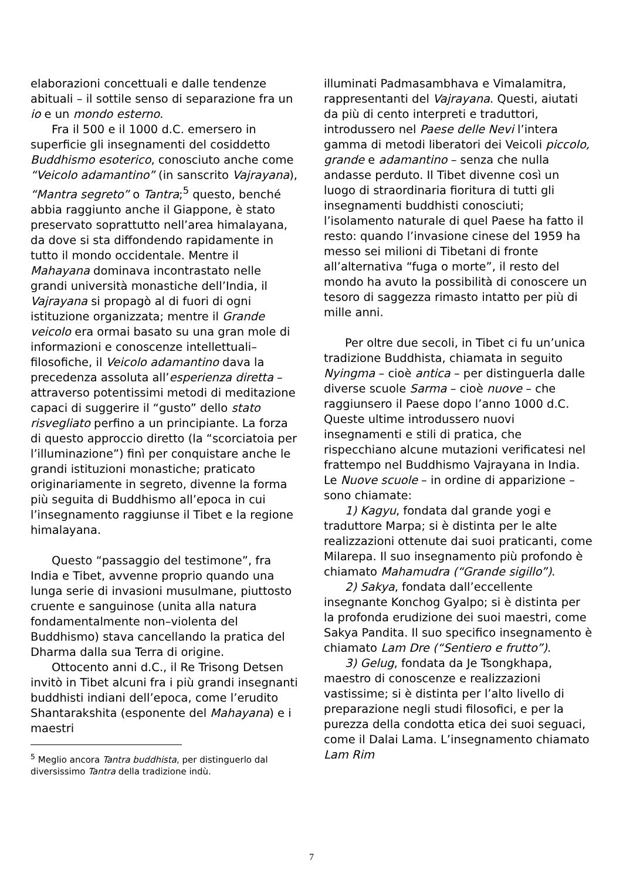elaborazioni concettuali e dalle tendenze abituali – il sottile senso di separazione fra un io e un mondo esterno.
Fra il 500 e il 1000 d.C. emersero in superficie gli insegnamenti del cosiddetto Buddhismo esoterico, conosciuto anche come “Veicolo adamantino” (in sanscrito Vajrayana), “Mantra segreto” o Tantra;<sup>5</sup> questo, benché abbia raggiunto anche il Giappone, è stato preservato soprattutto nell’area himalayana, da dove si sta diffondendo rapidamente in tutto il mondo occidentale. Mentre il Mahayana dominava incontrastato nelle grandi università monastiche dell’India, il Vajrayana si propagò al di fuori di ogni istituzione organizzata; mentre il Grande veicolo era ormai basato su una gran mole di informazioni e conoscenze intellettuali–filosofiche, il Veicolo adamantino dava la precedenza assoluta all’esperienza diretta – attraverso potentissimi metodi di meditazione capaci di suggerire il “gusto” dello stato risvegliato perfino a un principiante. La forza di questo approccio diretto (la “scorciatoia per l’illuminazione”) finì per conquistare anche le grandi istituzioni monastiche; praticato originariamente in segreto, divenne la forma più seguita di Buddhismo all’epoca in cui l’insegnamento raggiunse il Tibet e la regione himalayana.
Questo “passaggio del testimone”, fra India e Tibet, avvenne proprio quando una lunga serie di invasioni musulmane, piuttosto cruente e sanguinose (unita alla natura fondamentalmente non–violenta del Buddhismo) stava cancellando la pratica del Dharma dalla sua Terra di origine.
Ottocento anni d.C., il Re Trisong Detsen invitò in Tibet alcuni fra i più grandi insegnanti buddhisti indiani dell’epoca, come l’erudito Shantarakshita (esponente del Mahayana) e i maestri
<sup>5</sup> Meglio ancora Tantra buddhista, per distinguerlo dal diversissimo Tantra della tradizione indù.
illuminati Padmasambhava e Vimalamitra, rappresentanti del Vajrayana. Questi, aiutati da più di cento interpreti e traduttori, introdussero nel Paese delle Nevi l’intera gamma di metodi liberatori dei Veicoli piccolo, grande e adamantino – senza che nulla andasse perduto. Il Tibet divenne così un luogo di straordinaria fioritura di tutti gli insegnamenti buddhisti conosciuti; l’isolamento naturale di quel Paese ha fatto il resto: quando l’invasione cinese del 1959 ha messo sei milioni di Tibetani di fronte all’alternativa “fuga o morte”, il resto del mondo ha avuto la possibilità di conoscere un tesoro di saggezza rimasto intatto per più di mille anni.
Per oltre due secoli, in Tibet ci fu un’unica tradizione Buddhista, chiamata in seguito Nyingma – cioè antica – per distinguerla dalle diverse scuole Sarma – cioè nuove – che raggiunsero il Paese dopo l’anno 1000 d.C. Queste ultime introdussero nuovi insegnamenti e stili di pratica, che rispecchiano alcune mutazioni verificatesi nel frattempo nel Buddhismo Vajrayana in India. Le Nuove scuole – in ordine di apparizione – sono chiamate:
1) Kagyu, fondata dal grande yogi e traduttore Marpa; si è distinta per le alte realizzazioni ottenute dai suoi praticanti, come Milarepa. Il suo insegnamento più profondo è chiamato Mahamudra (“Grande sigillo”).
2) Sakya, fondata dall’eccellente insegnante Konchog Gyalpo; si è distinta per la profonda erudizione dei suoi maestri, come Sakya Pandita. Il suo specifico insegnamento è chiamato Lam Dre (“Sentiero e frutto”).
3) Gelug, fondata da Je Tsongkhapa, maestro di conoscenze e realizzazioni vastissime; si è distinta per l’alto livello di preparazione negli studi filosofici, e per la purezza della condotta etica dei suoi seguaci, come il Dalai Lama. L’insegnamento chiamato Lam Rim
7